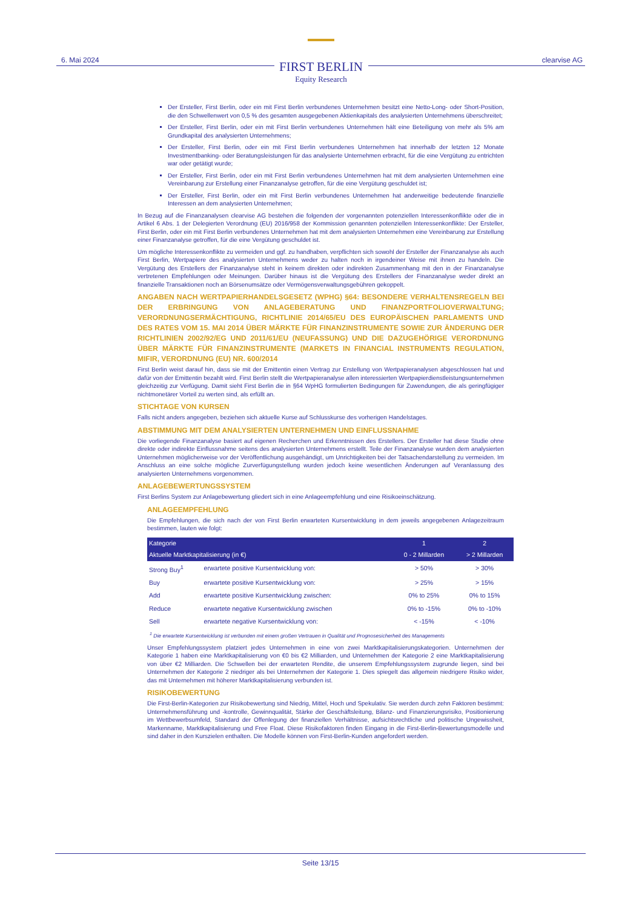6. Mai 2024
FIRST BERLIN
Equity Research
clearvise AG
Der Ersteller, First Berlin, oder ein mit First Berlin verbundenes Unternehmen besitzt eine Netto-Long- oder Short-Position, die den Schwellenwert von 0,5 % des gesamten ausgegebenen Aktienkapitals des analysierten Unternehmens überschreitet;
Der Ersteller, First Berlin, oder ein mit First Berlin verbundenes Unternehmen hält eine Beteiligung von mehr als 5% am Grundkapital des analysierten Unternehmens;
Der Ersteller, First Berlin, oder ein mit First Berlin verbundenes Unternehmen hat innerhalb der letzten 12 Monate Investmentbanking- oder Beratungsleistungen für das analysierte Unternehmen erbracht, für die eine Vergütung zu entrichten war oder getätigt wurde;
Der Ersteller, First Berlin, oder ein mit First Berlin verbundenes Unternehmen hat mit dem analysierten Unternehmen eine Vereinbarung zur Erstellung einer Finanzanalyse getroffen, für die eine Vergütung geschuldet ist;
Der Ersteller, First Berlin, oder ein mit First Berlin verbundenes Unternehmen hat anderweitige bedeutende finanzielle Interessen an dem analysierten Unternehmen;
In Bezug auf die Finanzanalysen clearvise AG bestehen die folgenden der vorgenannten potenziellen Interessenkonflikte oder die in Artikel 6 Abs. 1 der Delegierten Verordnung (EU) 2016/958 der Kommission genannten potenziellen Interessenkonflikte: Der Ersteller, First Berlin, oder ein mit First Berlin verbundenes Unternehmen hat mit dem analysierten Unternehmen eine Vereinbarung zur Erstellung einer Finanzanalyse getroffen, für die eine Vergütung geschuldet ist.
Um mögliche Interessenkonflikte zu vermeiden und ggf. zu handhaben, verpflichten sich sowohl der Ersteller der Finanzanalyse als auch First Berlin, Wertpapiere des analysierten Unternehmens weder zu halten noch in irgendeiner Weise mit ihnen zu handeln. Die Vergütung des Erstellers der Finanzanalyse steht in keinem direkten oder indirekten Zusammenhang mit den in der Finanzanalyse vertretenen Empfehlungen oder Meinungen. Darüber hinaus ist die Vergütung des Erstellers der Finanzanalyse weder direkt an finanzielle Transaktionen noch an Börsenumsätze oder Vermögensverwaltungsgebühren gekoppelt.
ANGABEN NACH WERTPAPIERHANDELSGESETZ (WPHG) §64: BESONDERE VERHALTENSREGELN BEI DER ERBRINGUNG VON ANLAGEBERATUNG UND FINANZPORTFOLIOVERWALTUNG; VERORDNUNGSERMÄCHTIGUNG, RICHTLINIE 2014/65/EU DES EUROPÄISCHEN PARLAMENTS UND DES RATES VOM 15. MAI 2014 ÜBER MÄRKTE FÜR FINANZINSTRUMENTE SOWIE ZUR ÄNDERUNG DER RICHTLINIEN 2002/92/EG UND 2011/61/EU (NEUFASSUNG) UND DIE DAZUGEHÖRIGE VERORDNUNG ÜBER MÄRKTE FÜR FINANZINSTRUMENTE (MARKETS IN FINANCIAL INSTRUMENTS REGULATION, MIFIR, VERORDNUNG (EU) NR. 600/2014
First Berlin weist darauf hin, dass sie mit der Emittentin einen Vertrag zur Erstellung von Wertpapieranalysen abgeschlossen hat und dafür von der Emittentin bezahlt wird. First Berlin stellt die Wertpapieranalyse allen interessierten Wertpapierdienstleistungsunternehmen gleichzeitig zur Verfügung. Damit sieht First Berlin die in §64 WpHG formulierten Bedingungen für Zuwendungen, die als geringfügiger nichtmonetärer Vorteil zu werten sind, als erfüllt an.
STICHTAGE VON KURSEN
Falls nicht anders angegeben, beziehen sich aktuelle Kurse auf Schlusskurse des vorherigen Handelstages.
ABSTIMMUNG MIT DEM ANALYSIERTEN UNTERNEHMEN UND EINFLUSSNAHME
Die vorliegende Finanzanalyse basiert auf eigenen Recherchen und Erkenntnissen des Erstellers. Der Ersteller hat diese Studie ohne direkte oder indirekte Einflussnahme seitens des analysierten Unternehmens erstellt. Teile der Finanzanalyse wurden dem analysierten Unternehmen möglicherweise vor der Veröffentlichung ausgehändigt, um Unrichtigkeiten bei der Tatsachendarstellung zu vermeiden. Im Anschluss an eine solche mögliche Zurverfügungstellung wurden jedoch keine wesentlichen Änderungen auf Veranlassung des analysierten Unternehmens vorgenommen.
ANLAGEBEWERTUNGSSYSTEM
First Berlins System zur Anlagebewertung gliedert sich in eine Anlageempfehlung und eine Risikoeinschätzung.
ANLAGEEMPFEHLUNG
Die Empfehlungen, die sich nach der von First Berlin erwarteten Kursentwicklung in dem jeweils angegebenen Anlagezeitraum bestimmen, lauten wie folgt:
| Kategorie | | 1 | 2 |
| --- | --- | --- | --- |
| Aktuelle Marktkapitalisierung (in €) | | 0 - 2 Millarden | > 2 Millarden |
| Strong Buy<sup>1</sup> | erwartete positive Kursentwicklung von: | > 50% | > 30% |
| Buy | erwartete positive Kursentwicklung von: | > 25% | > 15% |
| Add | erwartete positive Kursentwicklung zwischen: | 0% to 25% | 0% to 15% |
| Reduce | erwartete negative Kursentwicklung zwischen | 0% to -15% | 0% to -10% |
| Sell | erwartete negative Kursentwicklung von: | < -15% | < -10% |
<sup>1</sup> Die erwartete Kursentwicklung ist verbunden mit einem großen Vertrauen in Qualität und Prognosesicherheit des Managements
Unser Empfehlungssystem platziert jedes Unternehmen in eine von zwei Marktkapitalisierungskategorien. Unternehmen der Kategorie 1 haben eine Marktkapitalisierung von €0 bis €2 Milliarden, und Unternehmen der Kategorie 2 eine Marktkapitalisierung von über €2 Milliarden. Die Schwellen bei der erwarteten Rendite, die unserem Empfehlungssystem zugrunde liegen, sind bei Unternehmen der Kategorie 2 niedriger als bei Unternehmen der Kategorie 1. Dies spiegelt das allgemein niedrigere Risiko wider, das mit Unternehmen mit höherer Marktkapitalisierung verbunden ist.
RISIKOBEWERTUNG
Die First-Berlin-Kategorien zur Risikobewertung sind Niedrig, Mittel, Hoch und Spekulativ. Sie werden durch zehn Faktoren bestimmt: Unternehmensführung und -kontrolle, Gewinnqualität, Stärke der Geschäftsleitung, Bilanz- und Finanzierungsrisiko, Positionierung im Wettbewerbsumfeld, Standard der Offenlegung der finanziellen Verhältnisse, aufsichtsrechtliche und politische Ungewissheit, Markenname, Marktkapitalisierung und Free Float. Diese Risikofaktoren finden Eingang in die First-Berlin-Bewertungsmodelle und sind daher in den Kurszielen enthalten. Die Modelle können von First-Berlin-Kunden angefordert werden.
Seite 13/15